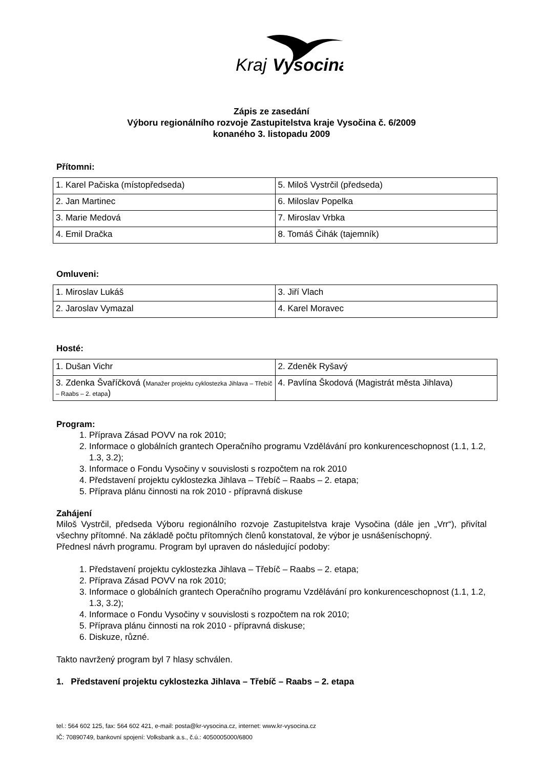Kraj
Vysocina
Zápis ze zasedání
Výboru regionálního rozvoje Zastupitelstva kraje Vysočina č. 6/2009
konaného 3. listopadu 2009
Přítomni:
| 1. Karel Pačiska (místopředseda) | 5. Miloš Vystrčil (předseda) |
| 2. Jan Martinec | 6. Miloslav Popelka |
| 3. Marie Medová | 7. Miroslav Vrbka |
| 4. Emil Dračka | 8. Tomáš Čihák (tajemník) |
Omluveni:
| 1. Miroslav Lukáš | 3. Jiří Vlach |
| 2. Jaroslav Vymazal | 4. Karel Moravec |
Hosté:
| 1. Dušan Vichr | 2. Zdeněk Ryšavý |
| 3. Zdenka Švaříčková ( Manažer projektu cyklostezka Jihlava – Třebíč – Raabs – 2. etapa ) | 4. Pavlína Škodová (Magistrát města Jihlava) |
Program:
1. Příprava Zásad POVV na rok 2010;
2. Informace o globálních grantech Operačního programu Vzdělávání pro konkurenceschopnost (1.1, 1.2, 1.3, 3.2);
3. Informace o Fondu Vysočiny v souvislosti s rozpočtem na rok 2010
4. Představení projektu cyklostezka Jihlava – Třebíč – Raabs – 2. etapa;
5. Příprava plánu činnosti na rok 2010 - přípravná diskuse
Zahájení
Miloš Vystrčil, předseda Výboru regionálního rozvoje Zastupitelstva kraje Vysočina (dále jen „Vrr“), přivítal všechny přítomné. Na základě počtu přítomných členů konstatoval, že výbor je usnášeníschopný.
Přednesl návrh programu. Program byl upraven do následující podoby:
1. Představení projektu cyklostezka Jihlava – Třebíč – Raabs – 2. etapa;
2. Příprava Zásad POVV na rok 2010;
3. Informace o globálních grantech Operačního programu Vzdělávání pro konkurenceschopnost (1.1, 1.2, 1.3, 3.2);
4. Informace o Fondu Vysočiny v souvislosti s rozpočtem na rok 2010;
5. Příprava plánu činnosti na rok 2010 - přípravná diskuse;
6. Diskuze, různé.
Takto navržený program byl 7 hlasy schválen.
1. Představení projektu cyklostezka Jihlava – Třebíč – Raabs – 2. etapa
tel.: 564 602 125, fax: 564 602 421, e-mail: posta@kr-vysocina.cz, internet: www.kr-vysocina.cz
IČ: 70890749, bankovní spojení: Volksbank a.s., č.ú.: 4050005000/6800